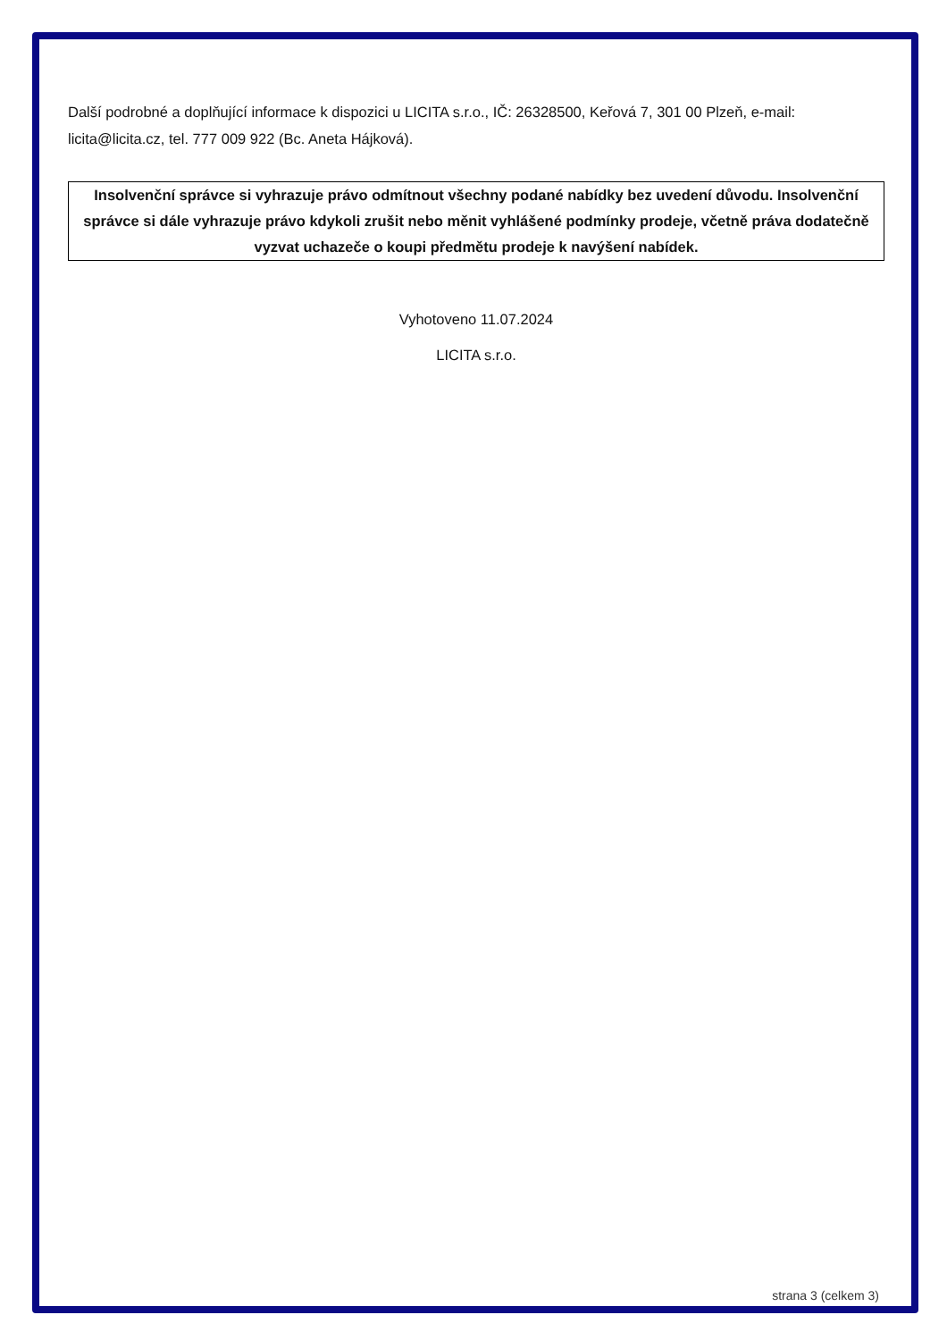Další podrobné a doplňující informace k dispozici u LICITA s.r.o., IČ: 26328500, Keřová 7, 301 00 Plzeň, e-mail: licita@licita.cz, tel. 777 009 922 (Bc. Aneta Hájková).
Insolvenční správce si vyhrazuje právo odmítnout všechny podané nabídky bez uvedení důvodu. Insolvenční správce si dále vyhrazuje právo kdykoli zrušit nebo měnit vyhlášené podmínky prodeje, včetně práva dodatečně vyzvat uchazeče o koupi předmětu prodeje k navýšení nabídek.
Vyhotoveno 11.07.2024
LICITA s.r.o.
strana 3 (celkem 3)